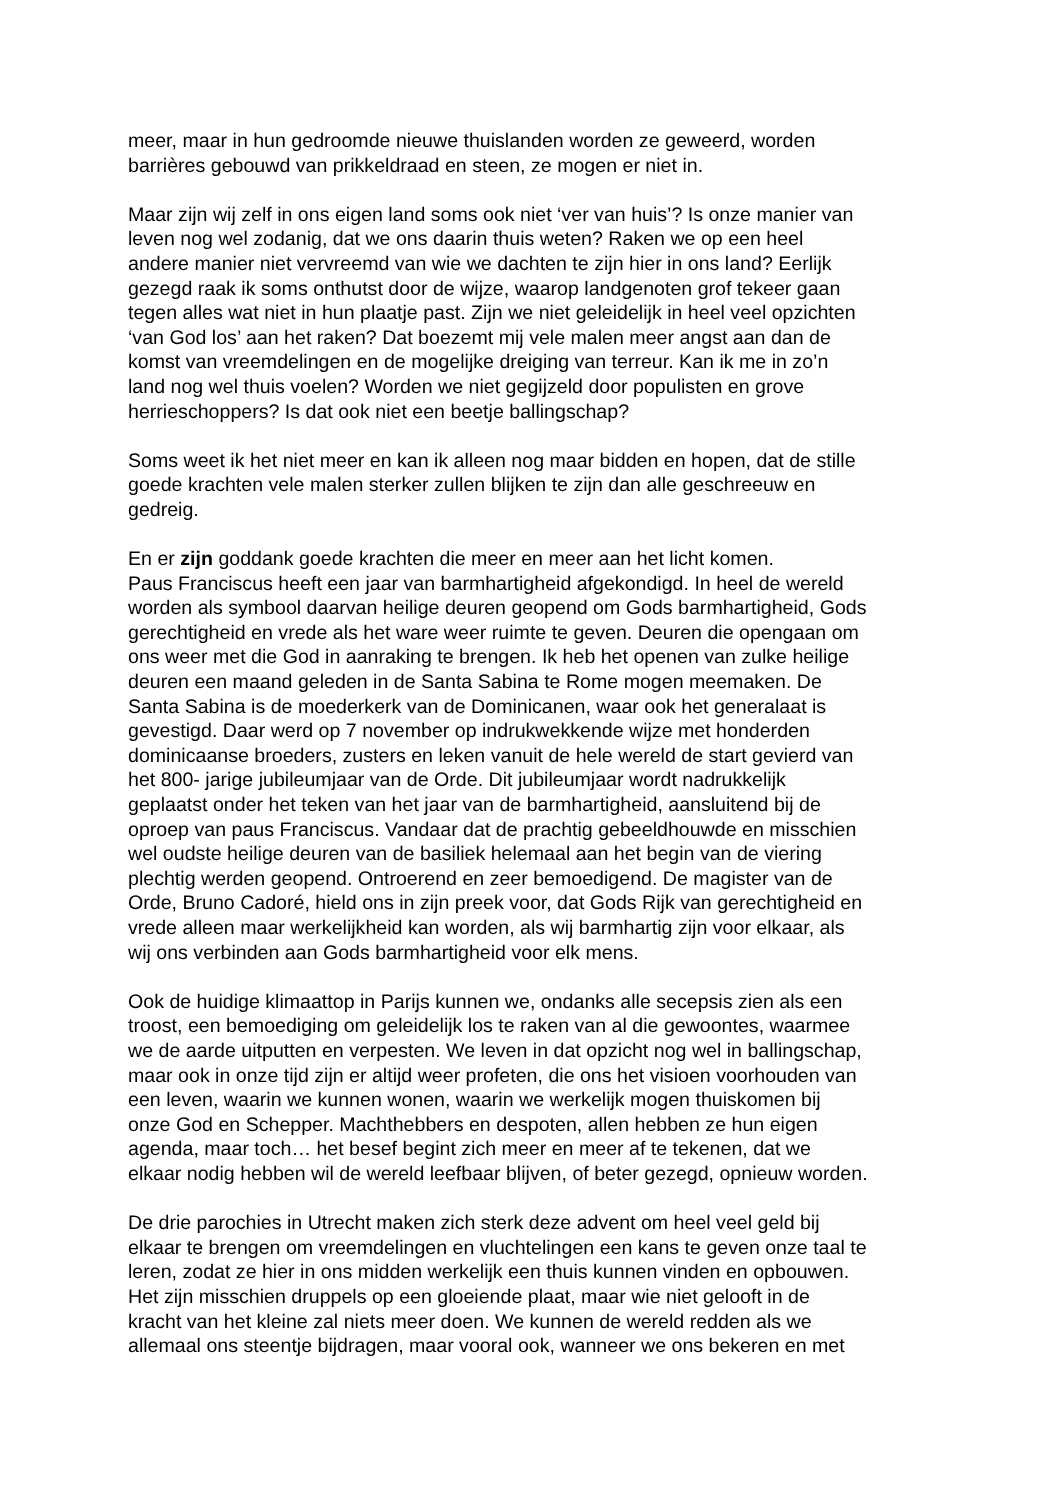meer, maar in hun gedroomde nieuwe thuislanden worden ze geweerd, worden barrières gebouwd van prikkeldraad en steen, ze mogen er niet in.
Maar zijn wij zelf in ons eigen land soms ook niet ‘ver van huis’? Is onze manier van leven nog wel zodanig, dat we ons daarin thuis weten? Raken we op een heel andere manier niet vervreemd van wie we dachten te zijn hier in ons land? Eerlijk gezegd raak ik soms onthutst door de wijze, waarop landgenoten grof tekeer gaan tegen alles wat niet in hun plaatje past. Zijn we niet geleidelijk in heel veel opzichten ‘van God los’ aan het raken? Dat boezemt mij vele malen meer angst aan dan de komst van vreemdelingen en de mogelijke dreiging van terreur. Kan ik me in zo’n land nog wel thuis voelen? Worden we niet gegijzeld door populisten en grove herrieschoppers? Is dat ook niet een beetje ballingschap?
Soms weet ik het niet meer en kan ik alleen nog maar bidden en hopen, dat de stille goede krachten vele malen sterker zullen blijken te zijn dan alle geschreeuw en gedreig.
En er zijn goddank goede krachten die meer en meer aan het licht komen. Paus Franciscus heeft een jaar van barmhartigheid afgekondigd. In heel de wereld worden als symbool daarvan heilige deuren geopend om Gods barmhartigheid, Gods gerechtigheid en vrede als het ware weer ruimte te geven. Deuren die opengaan om ons weer met die God in aanraking te brengen. Ik heb het openen van zulke heilige deuren een maand geleden in de Santa Sabina te Rome mogen meemaken. De Santa Sabina is de moederkerk van de Dominicanen, waar ook het generalaat is gevestigd. Daar werd op 7 november op indrukwekkende wijze met honderden dominicaanse broeders, zusters en leken vanuit de hele wereld de start gevierd van het 800- jarige jubileumjaar van de Orde. Dit jubileumjaar wordt nadrukkelijk geplaatst onder het teken van het jaar van de barmhartigheid, aansluitend bij de oproep van paus Franciscus. Vandaar dat de prachtig gebeeldhouwde en misschien wel oudste heilige deuren van de basiliek helemaal aan het begin van de viering plechtig werden geopend. Ontroerend en zeer bemoedigend. De magister van de Orde, Bruno Cadoré, hield ons in zijn preek voor, dat Gods Rijk van gerechtigheid en vrede alleen maar werkelijkheid kan worden, als wij barmhartig zijn voor elkaar, als wij ons verbinden aan Gods barmhartigheid voor elk mens.
Ook de huidige klimaattop in Parijs kunnen we, ondanks alle secepsis zien als een troost, een bemoediging om geleidelijk los te raken van al die gewoontes, waarmee we de aarde uitputten en verpesten. We leven in dat opzicht nog wel in ballingschap, maar ook in onze tijd zijn er altijd weer profeten, die ons het visioen voorhouden van een leven, waarin we kunnen wonen, waarin we werkelijk mogen thuiskomen bij onze God en Schepper. Machthebbers en despoten, allen hebben ze hun eigen agenda, maar toch… het besef begint zich meer en meer af te tekenen, dat we elkaar nodig hebben wil de wereld leefbaar blijven, of beter gezegd, opnieuw worden.
De drie parochies in Utrecht maken zich sterk deze advent om heel veel geld bij elkaar te brengen om vreemdelingen en vluchtelingen een kans te geven onze taal te leren, zodat ze hier in ons midden werkelijk een thuis kunnen vinden en opbouwen. Het zijn misschien druppels op een gloeiende plaat, maar wie niet gelooft in de kracht van het kleine zal niets meer doen. We kunnen de wereld redden als we allemaal ons steentje bijdragen, maar vooral ook, wanneer we ons bekeren en met